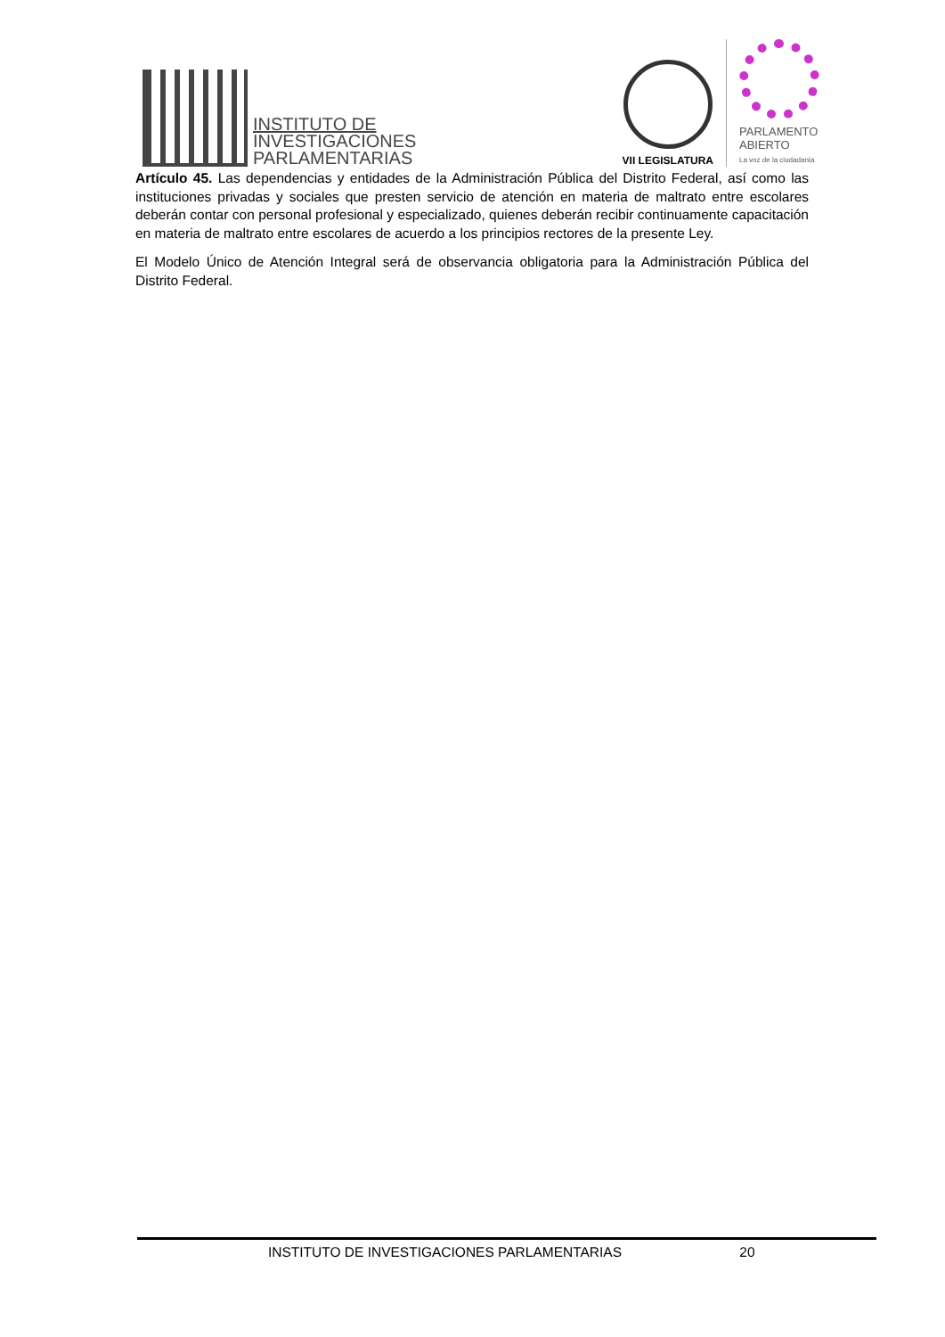INSTITUTO DE
INVESTIGACIONES
PARLAMENTARIAS
VII LEGISLATURA
PARLAMENTO
ABIERTO
La voz de la ciudadanía
Artículo 45. Las dependencias y entidades de la Administración Pública del Distrito Federal, así como las instituciones privadas y sociales que presten servicio de atención en materia de maltrato entre escolares deberán contar con personal profesional y especializado, quienes deberán recibir continuamente capacitación en materia de maltrato entre escolares de acuerdo a los principios rectores de la presente Ley.
El Modelo Único de Atención Integral será de observancia obligatoria para la Administración Pública del Distrito Federal.
INSTITUTO DE INVESTIGACIONES PARLAMENTARIAS 20